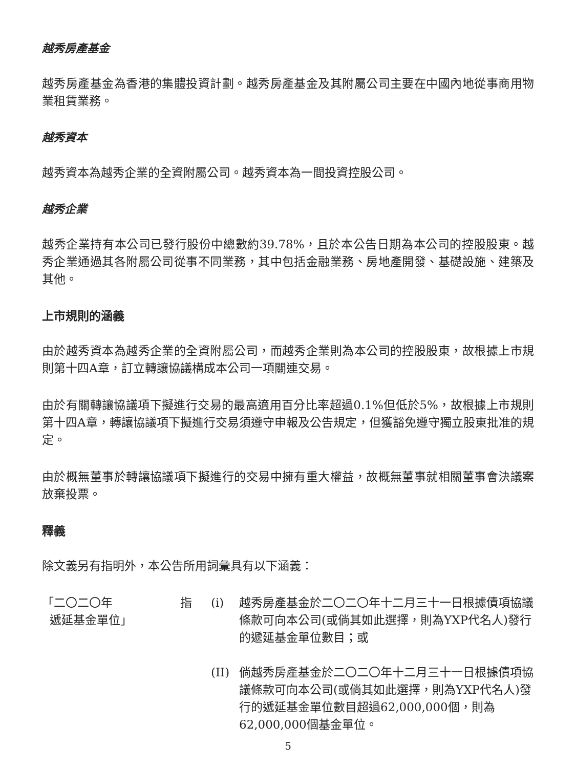越秀房產基金
越秀房產基金為香港的集體投資計劃。越秀房產基金及其附屬公司主要在中國內地從事商用物業租賃業務。
越秀資本
越秀資本為越秀企業的全資附屬公司。越秀資本為一間投資控股公司。
越秀企業
越秀企業持有本公司已發行股份中總數約39.78%，且於本公告日期為本公司的控股股東。越秀企業通過其各附屬公司從事不同業務，其中包括金融業務、房地產開發、基礎設施、建築及其他。
上市規則的涵義
由於越秀資本為越秀企業的全資附屬公司，而越秀企業則為本公司的控股股東，故根據上市規則第十四A章，訂立轉讓協議構成本公司一項關連交易。
由於有關轉讓協議項下擬進行交易的最高適用百分比率超過0.1%但低於5%，故根據上市規則第十四A章，轉讓協議項下擬進行交易須遵守申報及公告規定，但獲豁免遵守獨立股東批准的規定。
由於概無董事於轉讓協議項下擬進行的交易中擁有重大權益，故概無董事就相關董事會決議案放棄投票。
釋義
除文義另有指明外，本公告所用詞彙具有以下涵義：
「二〇二〇年
遞延基金單位」
指 (i) 越秀房產基金於二〇二〇年十二月三十一日根據債項協議條款可向本公司(或倘其如此選擇，則為YXP代名人)發行的遞延基金單位數目；或
(II)
倘越秀房產基金於二〇二〇年十二月三十一日根據債項協議條款可向本公司(或倘其如此選擇，則為YXP代名人)發行的遞延基金單位數目超過62,000,000個，則為62,000,000個基金單位。
5